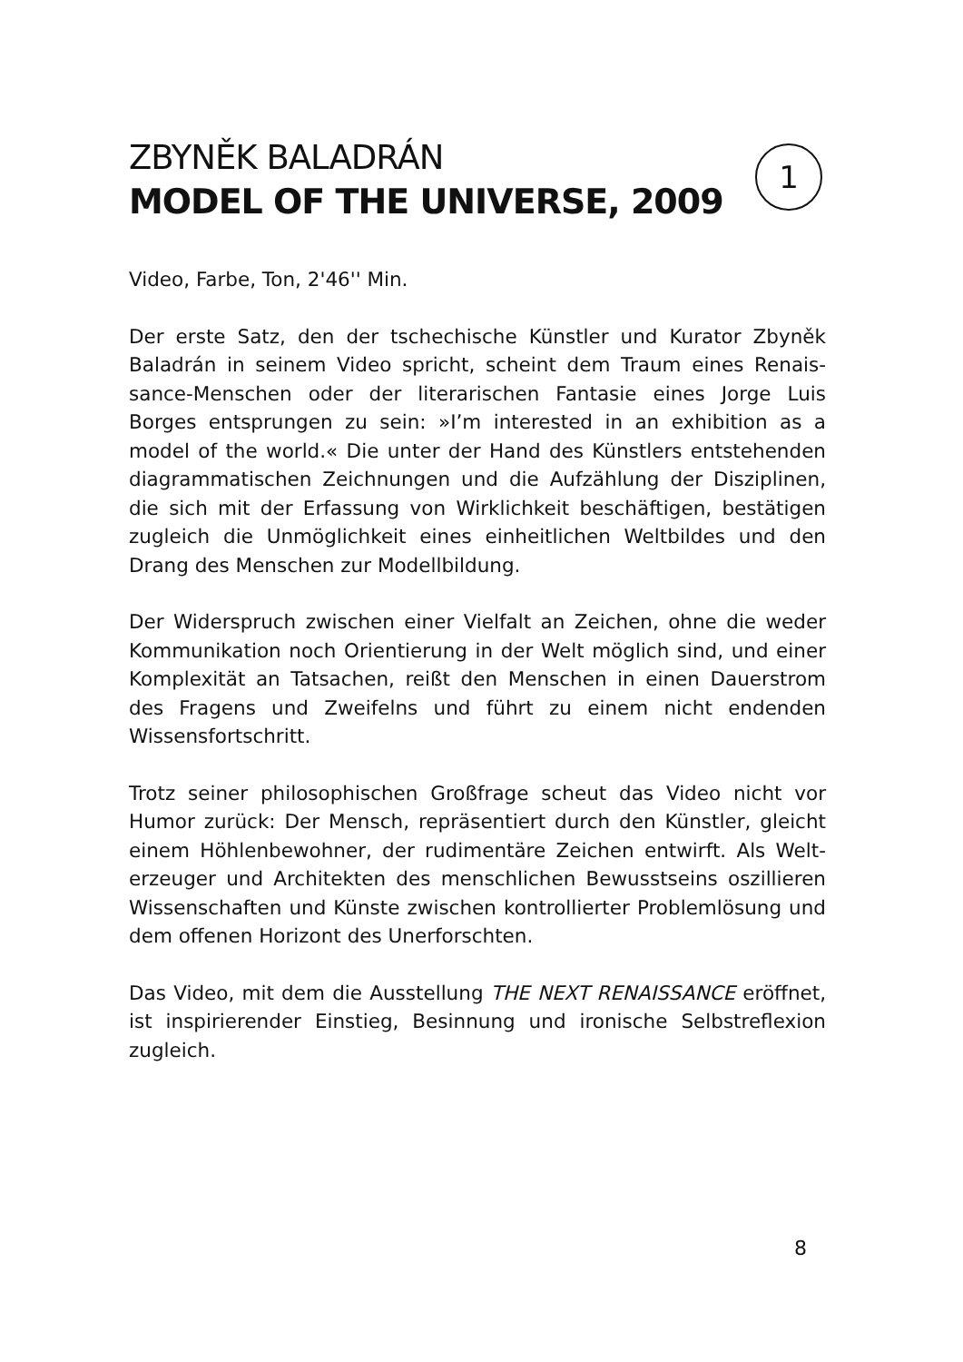ZBYNĚK BALADRÁN
MODEL OF THE UNIVERSE, 2009
1
Video, Farbe, Ton, 2'46'' Min.
Der erste Satz, den der tschechische Künstler und Kurator Zbyněk Baladrán in seinem Video spricht, scheint dem Traum eines Renais­sance-Menschen oder der literarischen Fantasie eines Jorge Luis Borges entsprungen zu sein: »I’m interested in an exhibition as a model of the world.« Die unter der Hand des Künstlers entstehenden diagrammatischen Zeichnungen und die Aufzählung der Disziplinen, die sich mit der Erfassung von Wirklichkeit beschäftigen, bestätigen zugleich die Unmöglichkeit eines einheitlichen Weltbildes und den Drang des Menschen zur Modellbildung.
Der Widerspruch zwischen einer Vielfalt an Zeichen, ohne die weder Kommunikation noch Orientierung in der Welt möglich sind, und einer Komplexität an Tatsachen, reißt den Menschen in einen Dauerstrom des Fragens und Zweifelns und führt zu einem nicht endenden Wissensfortschritt.
Trotz seiner philosophischen Großfrage scheut das Video nicht vor Humor zurück: Der Mensch, repräsentiert durch den Künstler, gleicht einem Höhlenbewohner, der rudimentäre Zeichen entwirft. Als Welt­erzeuger und Architekten des menschlichen Bewusstseins oszillieren Wissenschaften und Künste zwischen kontrollierter Problemlösung und dem offenen Horizont des Unerforschten.
Das Video, mit dem die Ausstellung THE NEXT RENAISSANCE eröffnet, ist inspirierender Einstieg, Besinnung und ironische Selbstreflexion zugleich.
8